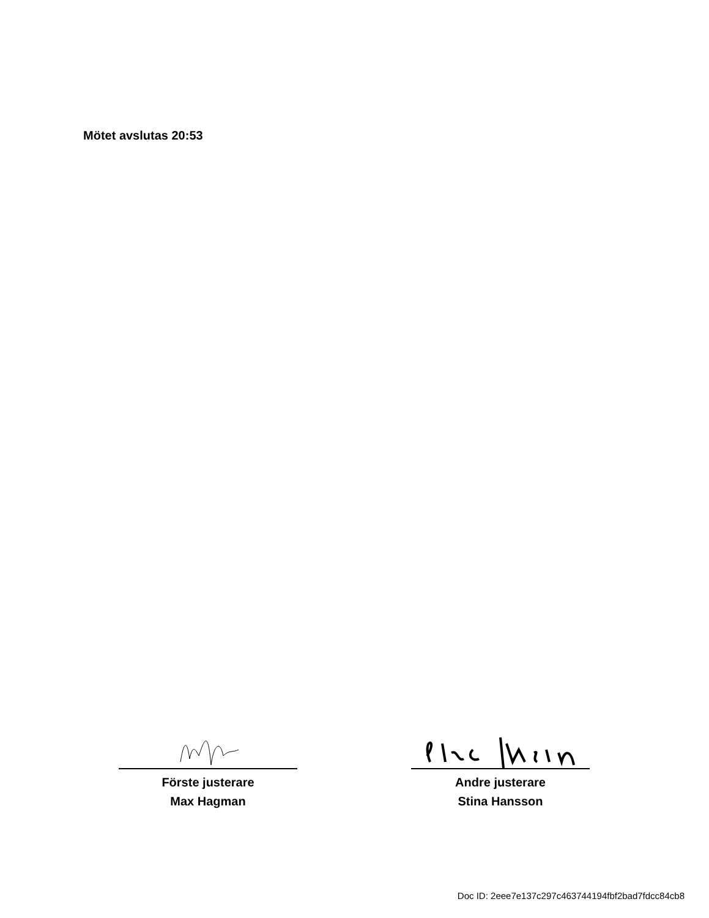Mötet avslutas 20:53
Förste justerare
Max Hagman
Andre justerare
Stina Hansson
Doc ID: 2eee7e137c297c463744194fbf2bad7fdcc84cb8